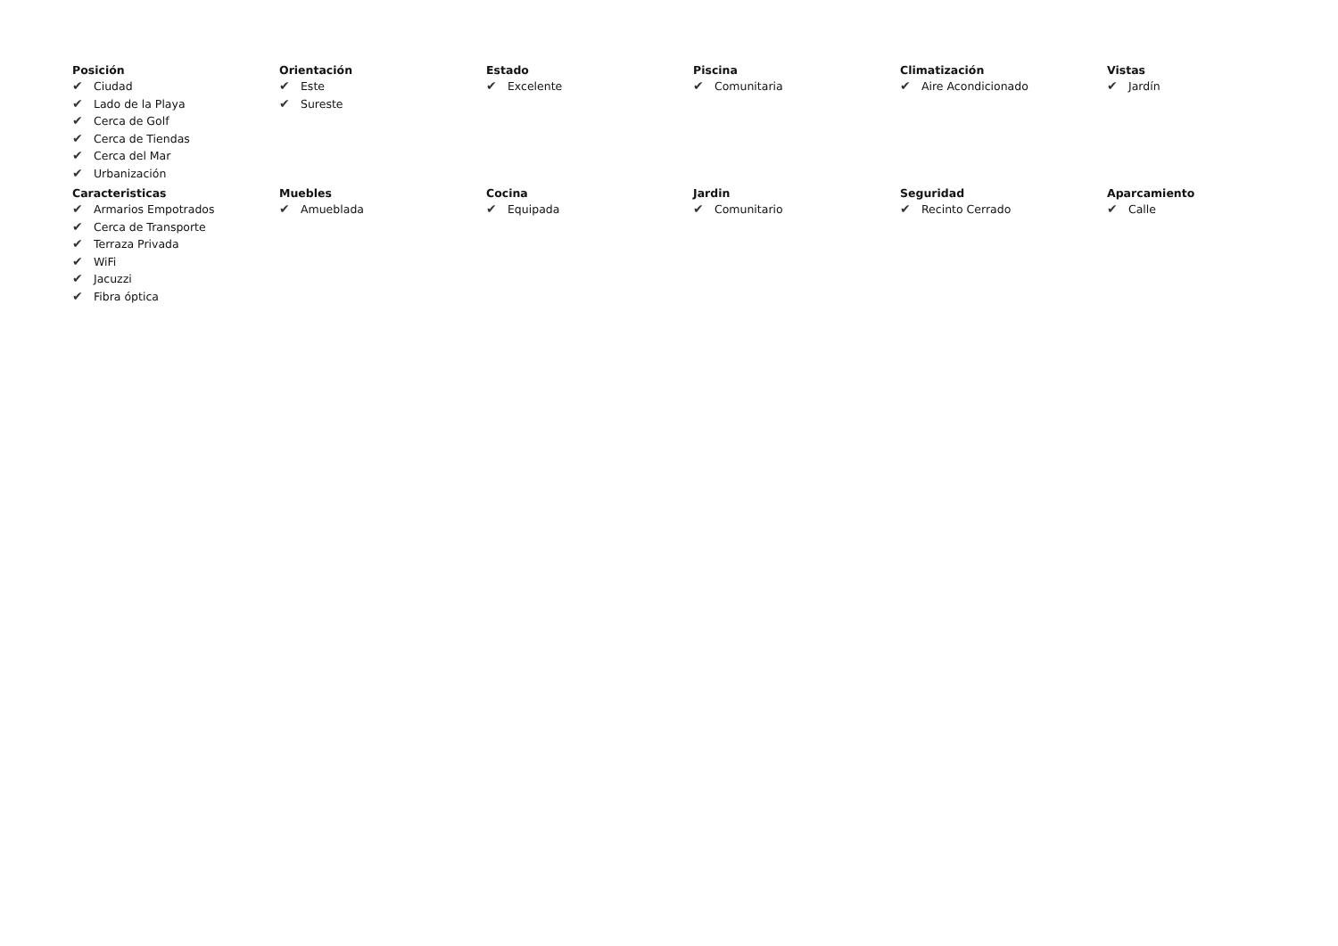Posición
✔ Ciudad
✔ Lado de la Playa
✔ Cerca de Golf
✔ Cerca de Tiendas
✔ Cerca del Mar
✔ Urbanización
Orientación
✔ Este
✔ Sureste
Estado
✔ Excelente
Piscina
✔ Comunitaria
Climatización
✔ Aire Acondicionado
Vistas
✔ Jardín
Caracteristicas
✔ Armarios Empotrados
✔ Cerca de Transporte
✔ Terraza Privada
✔ WiFi
✔ Jacuzzi
✔ Fibra óptica
Muebles
✔ Amueblada
Cocina
✔ Equipada
Jardin
✔ Comunitario
Seguridad
✔ Recinto Cerrado
Aparcamiento
✔ Calle